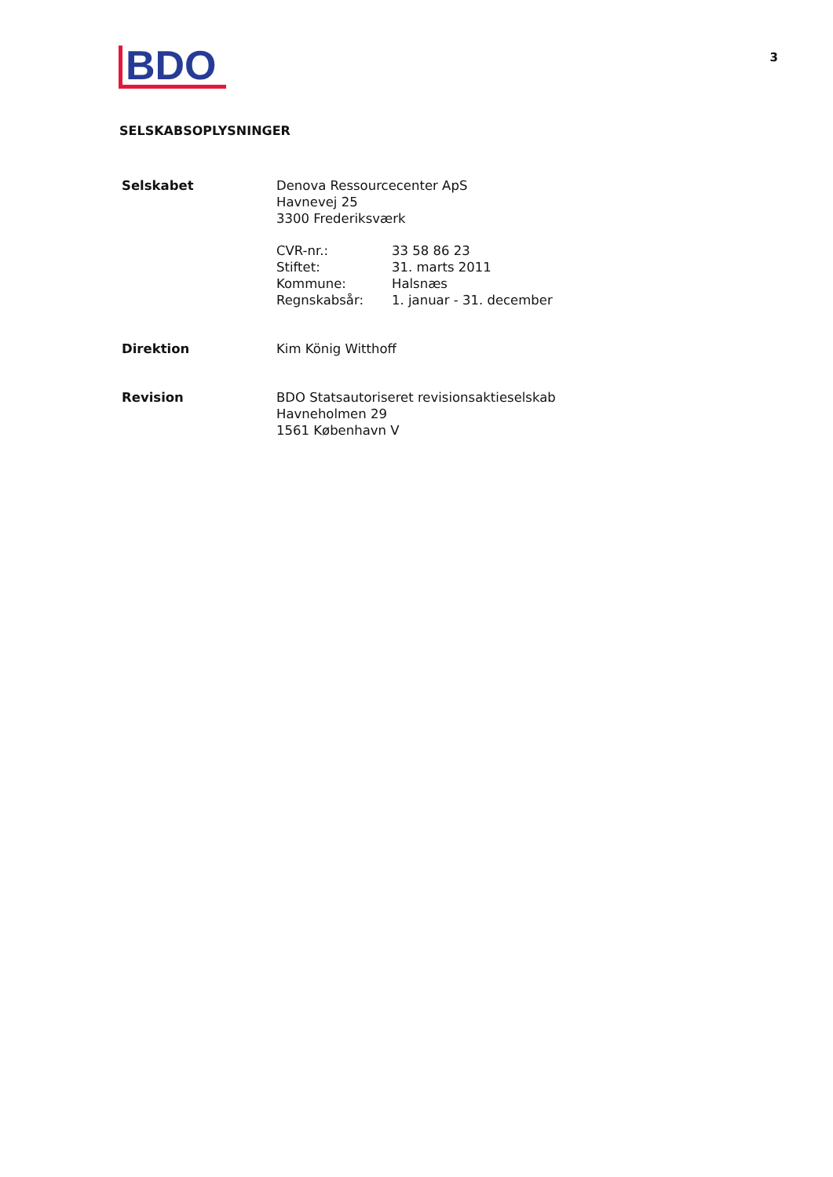BDO
3
SELSKABSOPLYSNINGER
Selskabet Denova Ressourcecenter ApS
Havnevej 25
3300 Frederiksværk
CVR-nr.:
Stiftet:
Kommune:
Regnskabsår:
33 58 86 23
31. marts 2011
Halsnæs
1. januar - 31. december
Direktion Kim König Witthoff
Revision BDO Statsautoriseret revisionsaktieselskab
Havneholmen 29
1561 København V